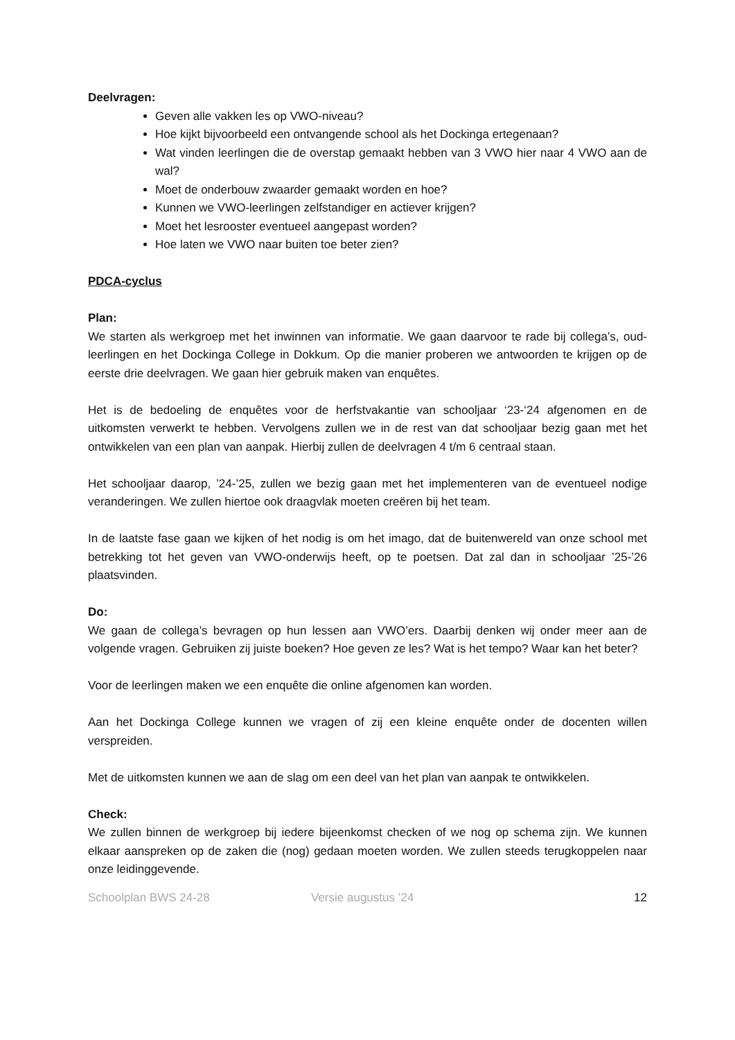Deelvragen:
Geven alle vakken les op VWO-niveau?
Hoe kijkt bijvoorbeeld een ontvangende school als het Dockinga ertegenaan?
Wat vinden leerlingen die de overstap gemaakt hebben van 3 VWO hier naar 4 VWO aan de wal?
Moet de onderbouw zwaarder gemaakt worden en hoe?
Kunnen we VWO-leerlingen zelfstandiger en actiever krijgen?
Moet het lesrooster eventueel aangepast worden?
Hoe laten we VWO naar buiten toe beter zien?
PDCA-cyclus
Plan:
We starten als werkgroep met het inwinnen van informatie. We gaan daarvoor te rade bij collega’s, oud-leerlingen en het Dockinga College in Dokkum. Op die manier proberen we antwoorden te krijgen op de eerste drie deelvragen. We gaan hier gebruik maken van enquêtes.
Het is de bedoeling de enquêtes voor de herfstvakantie van schooljaar ‘23-‘24 afgenomen en de uitkomsten verwerkt te hebben. Vervolgens zullen we in de rest van dat schooljaar bezig gaan met het ontwikkelen van een plan van aanpak. Hierbij zullen de deelvragen 4 t/m 6 centraal staan.
Het schooljaar daarop, ’24-’25, zullen we bezig gaan met het implementeren van de eventueel nodige veranderingen. We zullen hiertoe ook draagvlak moeten creëren bij het team.
In de laatste fase gaan we kijken of het nodig is om het imago, dat de buitenwereld van onze school met betrekking tot het geven van VWO-onderwijs heeft, op te poetsen. Dat zal dan in schooljaar ’25-’26 plaatsvinden.
Do:
We gaan de collega’s bevragen op hun lessen aan VWO’ers. Daarbij denken wij onder meer aan de volgende vragen. Gebruiken zij juiste boeken? Hoe geven ze les? Wat is het tempo? Waar kan het beter?
Voor de leerlingen maken we een enquête die online afgenomen kan worden.
Aan het Dockinga College kunnen we vragen of zij een kleine enquête onder de docenten willen verspreiden.
Met de uitkomsten kunnen we aan de slag om een deel van het plan van aanpak te ontwikkelen.
Check:
We zullen binnen de werkgroep bij iedere bijeenkomst checken of we nog op schema zijn. We kunnen elkaar aanspreken op de zaken die (nog) gedaan moeten worden. We zullen steeds terugkoppelen naar onze leidinggevende.
Schoolplan BWS 24-28 Versie augustus ’24 12